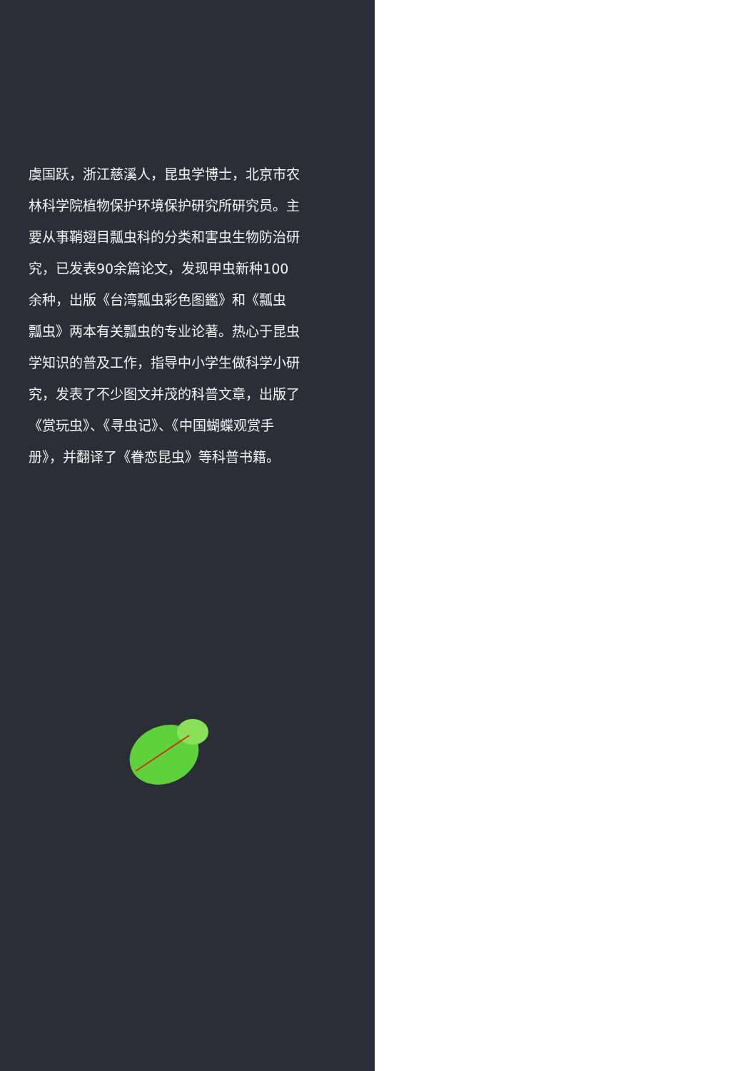虞国跃，浙江慈溪人，昆虫学博士，北京市农林科学院植物保护环境保护研究所研究员。主要从事鞘翅目瓢虫科的分类和害虫生物防治研究，已发表90余篇论文，发现甲虫新种100余种，出版《台湾瓢虫彩色图鑑》和《瓢虫　瓢虫》两本有关瓢虫的专业论著。热心于昆虫学知识的普及工作，指导中小学生做科学小研究，发表了不少图文并茂的科普文章，出版了《赏玩虫》、《寻虫记》、《中国蝴蝶观赏手册》，并翻译了《眷恋昆虫》等科普书籍。